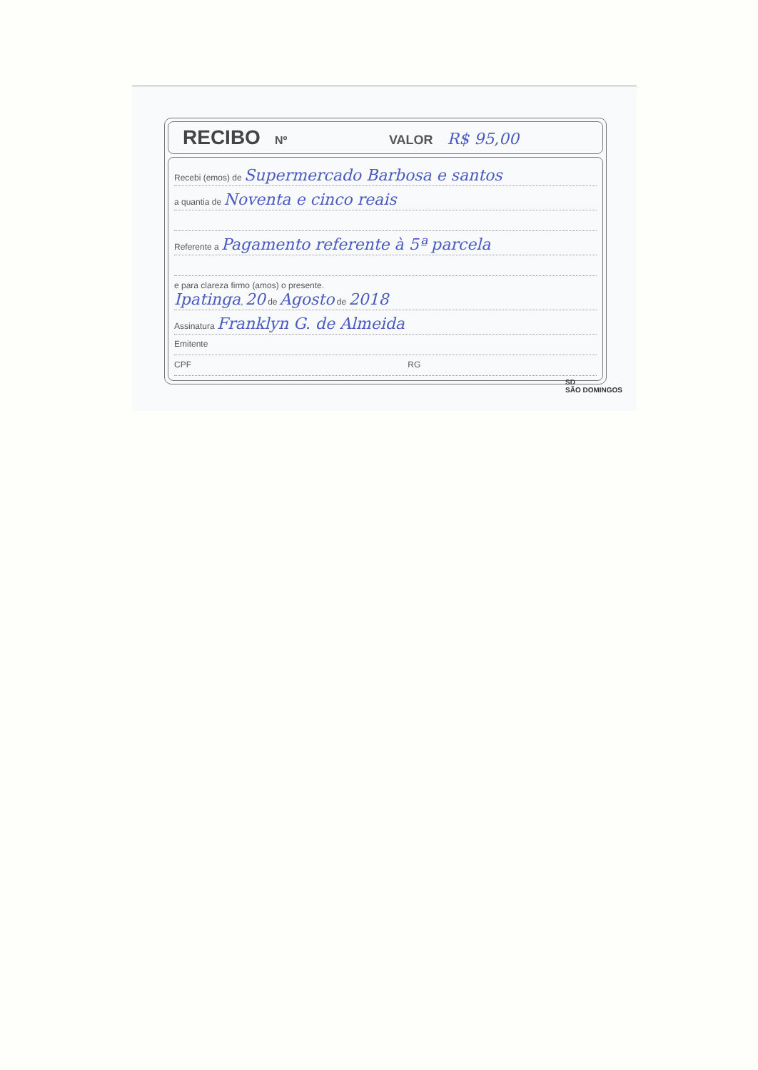RECIBO Nº VALOR R$ 95,00
Recebi (emos) de Supermercado Barbosa e santos
a quantia de Noventa e cinco reais
Referente a Pagamento referente à 5ª parcela
e para clareza firmo (amos) o presente.
Ipatinga, 20 de Agosto de 2018
Assinatura Franklyn G. de Almeida
Emitente
CPF RG
SD
SÃO DOMINGOS